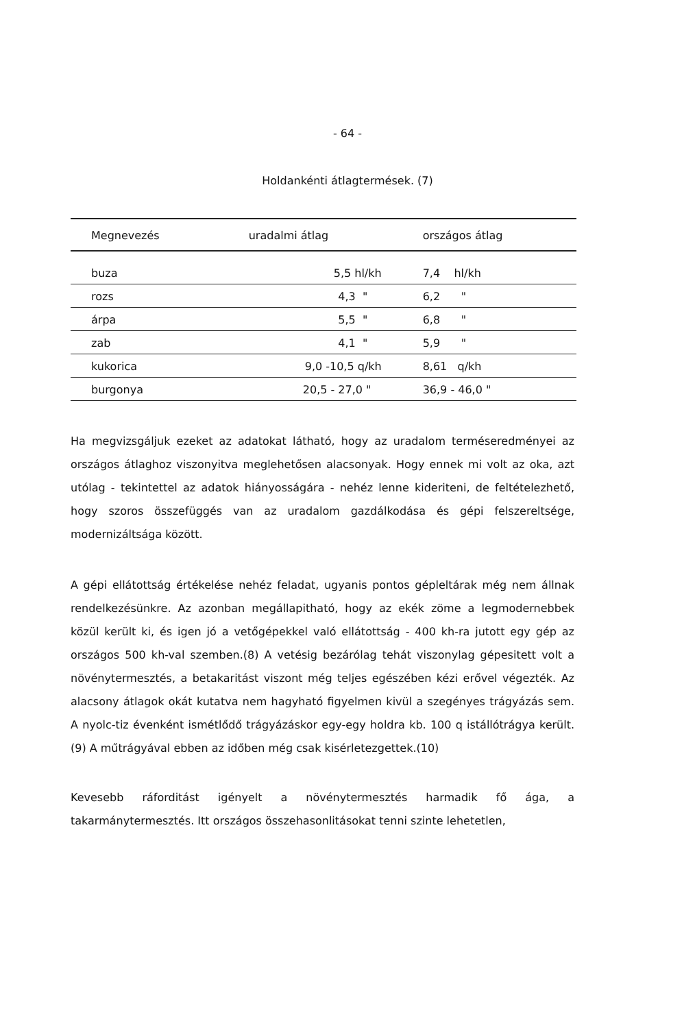- 64 -
Holdankénti átlagtermések. (7)
| Megnevezés | uradalmi átlag | országos átlag |
| --- | --- | --- |
| buza | 5,5 hl/kh | 7,4 hl/kh |
| rozs | 4,3 " | 6,2 " |
| árpa | 5,5 " | 6,8 " |
| zab | 4,1 " | 5,9 " |
| kukorica | 9,0 -10,5 q/kh | 8,61 q/kh |
| burgonya | 20,5 - 27,0 " | 36,9 - 46,0 " |
Ha megvizsgáljuk ezeket az adatokat látható, hogy az uradalom terméseredményei az országos átlaghoz viszonyitva meglehetősen alacsonyak. Hogy ennek mi volt az oka, azt utólag - tekintettel az adatok hiányosságára - nehéz lenne kideriteni, de feltételezhető, hogy szoros összefüggés van az uradalom gazdálkodása és gépi felszereltsége, modernizáltsága között.
A gépi ellátottság értékelése nehéz feladat, ugyanis pontos gépleltárak még nem állnak rendelkezésünkre. Az azonban megállapitható, hogy az ekék zöme a legmodernebbek közül került ki, és igen jó a vetőgépekkel való ellátottság - 400 kh-ra jutott egy gép az országos 500 kh-val szemben.(8) A vetésig bezárólag tehát viszonylag gépesitett volt a növénytermesztés, a betakaritást viszont még teljes egészében kézi erővel végezték. Az alacsony átlagok okát kutatva nem hagyható figyelmen kivül a szegényes trágyázás sem. A nyolc-tiz évenként ismétlődő trágyázáskor egy-egy holdra kb. 100 q istállótrágya került.(9) A műtrágyával ebben az időben még csak kisérletezgettek.(10)
Kevesebb ráforditást igényelt a növénytermesztés harmadik fő ága, a takarmánytermesztés. Itt országos összehasonlitásokat tenni szinte lehetetlen,